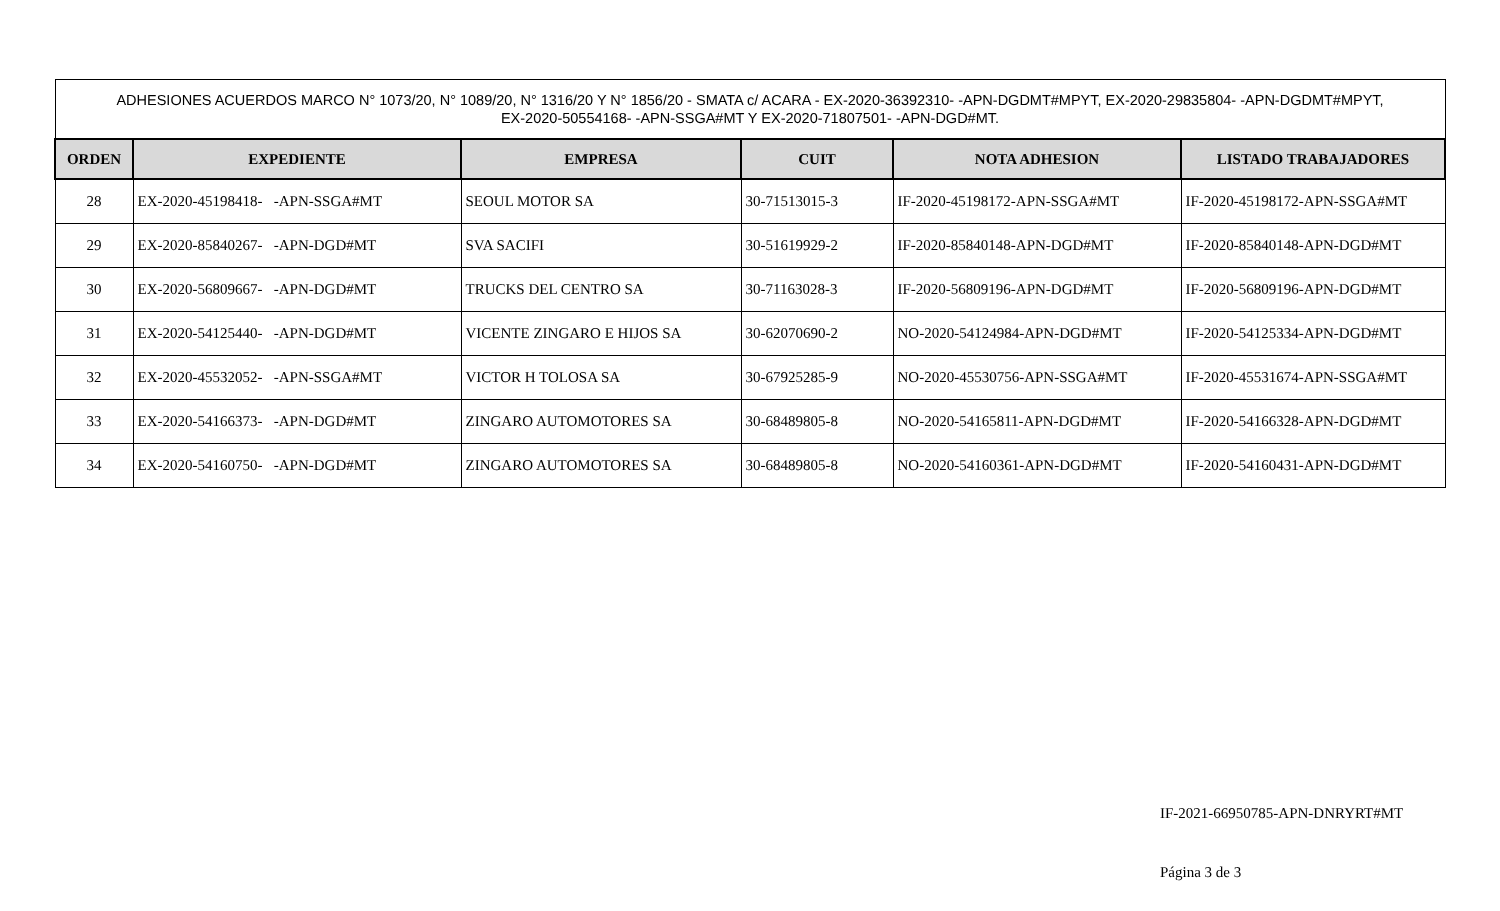| ADHESIONES ACUERDOS MARCO N° 1073/20, N° 1089/20, N° 1316/20 Y N° 1856/20 - SMATA c/ ACARA - EX-2020-36392310- -APN-DGDMT#MPYT, EX-2020-29835804- -APN-DGDMT#MPYT, EX-2020-50554168- -APN-SSGA#MT Y EX-2020-71807501- -APN-DGD#MT. | | | | | |
| ORDEN | EXPEDIENTE | EMPRESA | CUIT | NOTA ADHESION | LISTADO TRABAJADORES |
| 28 | EX-2020-45198418- -APN-SSGA#MT | SEOUL MOTOR SA | 30-71513015-3 | IF-2020-45198172-APN-SSGA#MT | IF-2020-45198172-APN-SSGA#MT |
| 29 | EX-2020-85840267- -APN-DGD#MT | SVA SACIFI | 30-51619929-2 | IF-2020-85840148-APN-DGD#MT | IF-2020-85840148-APN-DGD#MT |
| 30 | EX-2020-56809667- -APN-DGD#MT | TRUCKS DEL CENTRO SA | 30-71163028-3 | IF-2020-56809196-APN-DGD#MT | IF-2020-56809196-APN-DGD#MT |
| 31 | EX-2020-54125440- -APN-DGD#MT | VICENTE ZINGARO E HIJOS SA | 30-62070690-2 | NO-2020-54124984-APN-DGD#MT | IF-2020-54125334-APN-DGD#MT |
| 32 | EX-2020-45532052- -APN-SSGA#MT | VICTOR H TOLOSA SA | 30-67925285-9 | NO-2020-45530756-APN-SSGA#MT | IF-2020-45531674-APN-SSGA#MT |
| 33 | EX-2020-54166373- -APN-DGD#MT | ZINGARO AUTOMOTORES SA | 30-68489805-8 | NO-2020-54165811-APN-DGD#MT | IF-2020-54166328-APN-DGD#MT |
| 34 | EX-2020-54160750- -APN-DGD#MT | ZINGARO AUTOMOTORES SA | 30-68489805-8 | NO-2020-54160361-APN-DGD#MT | IF-2020-54160431-APN-DGD#MT |
IF-2021-66950785-APN-DNRYRT#MT
Página 3 de 3